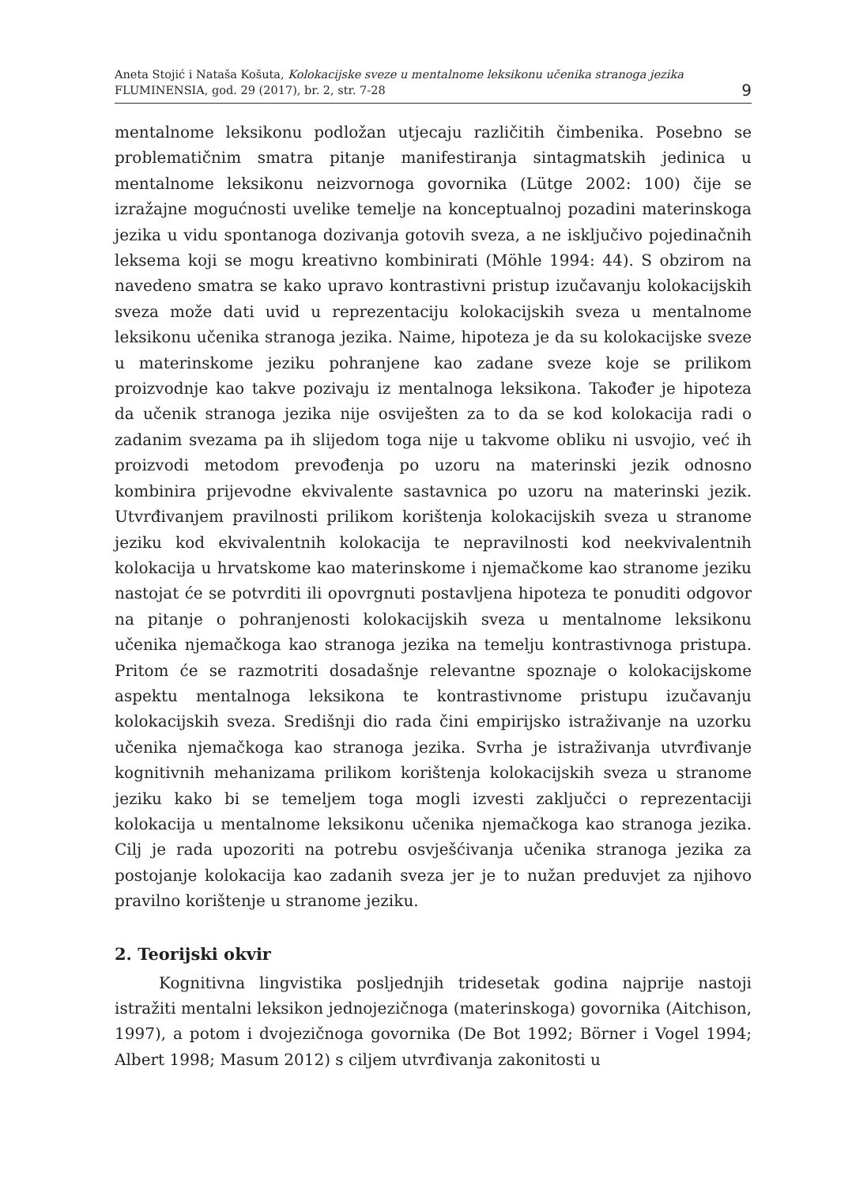Aneta Stojić i Nataša Košuta, Kolokacijske sveze u mentalnome leksikonu učenika stranoga jezika
FLUMINENSIA, god. 29 (2017), br. 2, str. 7-28
9
mentalnome leksikonu podložan utjecaju različitih čimbenika. Posebno se problematičnim smatra pitanje manifestiranja sintagmatskih jedinica u mentalnome leksikonu neizvornoga govornika (Lütge 2002: 100) čije se izražajne mogućnosti uvelike temelje na konceptualnoj pozadini materinskoga jezika u vidu spontanoga dozivanja gotovih sveza, a ne isključivo pojedinačnih leksema koji se mogu kreativno kombinirati (Möhle 1994: 44). S obzirom na navedeno smatra se kako upravo kontrastivni pristup izučavanju kolokacijskih sveza može dati uvid u reprezentaciju kolokacijskih sveza u mentalnome leksikonu učenika stranoga jezika. Naime, hipoteza je da su kolokacijske sveze u materinskome jeziku pohranjene kao zadane sveze koje se prilikom proizvodnje kao takve pozivaju iz mentalnoga leksikona. Također je hipoteza da učenik stranoga jezika nije osviješten za to da se kod kolokacija radi o zadanim svezama pa ih slijedom toga nije u takvome obliku ni usvojio, već ih proizvodi metodom prevođenja po uzoru na materinski jezik odnosno kombinira prijevodne ekvivalente sastavnica po uzoru na materinski jezik. Utvrđivanjem pravilnosti prilikom korištenja kolokacijskih sveza u stranome jeziku kod ekvivalentnih kolokacija te nepravilnosti kod neekvivalentnih kolokacija u hrvatskome kao materinskome i njemačkome kao stranome jeziku nastojat će se potvrditi ili opovrgnuti postavljena hipoteza te ponuditi odgovor na pitanje o pohranjenosti kolokacijskih sveza u mentalnome leksikonu učenika njemačkoga kao stranoga jezika na temelju kontrastivnoga pristupa. Pritom će se razmotriti dosadašnje relevantne spoznaje o kolokacijskome aspektu mentalnoga leksikona te kontrastivnome pristupu izučavanju kolokacijskih sveza. Središnji dio rada čini empirijsko istraživanje na uzorku učenika njemačkoga kao stranoga jezika. Svrha je istraživanja utvrđivanje kognitivnih mehanizama prilikom korištenja kolokacijskih sveza u stranome jeziku kako bi se temeljem toga mogli izvesti zaključci o reprezentaciji kolokacija u mentalnome leksikonu učenika njemačkoga kao stranoga jezika. Cilj je rada upozoriti na potrebu osvješćivanja učenika stranoga jezika za postojanje kolokacija kao zadanih sveza jer je to nužan preduvjet za njihovo pravilno korištenje u stranome jeziku.
2. Teorijski okvir
Kognitivna lingvistika posljednjih tridesetak godina najprije nastoji istražiti mentalni leksikon jednojezičnoga (materinskoga) govornika (Aitchison, 1997), a potom i dvojezičnoga govornika (De Bot 1992; Börner i Vogel 1994; Albert 1998; Masum 2012) s ciljem utvrđivanja zakonitosti u